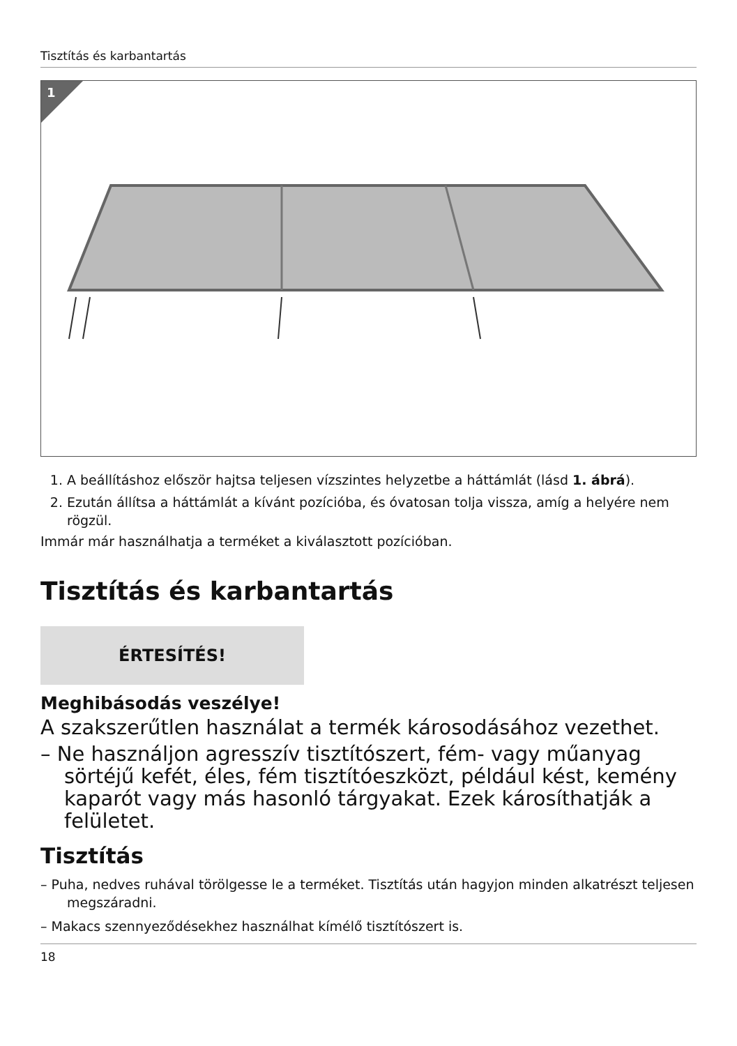Tisztítás és karbantartás
1
1. A beállításhoz először hajtsa teljesen vízszintes helyzetbe a háttámlát (lásd 1. ábrá).
2. Ezután állítsa a háttámlát a kívánt pozícióba, és óvatosan tolja vissza, amíg a helyére nem rögzül.
Immár már használhatja a terméket a kiválasztott pozícióban.
Tisztítás és karbantartás
ÉRTESÍTÉS!
Meghibásodás veszélye!
A szakszerűtlen használat a termék károsodásához vezethet.
– Ne használjon agresszív tisztítószert, fém- vagy műanyag sörtéjű kefét, éles, fém tisztítóeszközt, például kést, kemény kaparót vagy más hasonló tárgyakat. Ezek károsíthatják a felületet.
Tisztítás
– Puha, nedves ruhával törölgesse le a terméket. Tisztítás után hagyjon minden alkatrészt teljesen megszáradni.
– Makacs szennyeződésekhez használhat kímélő tisztítószert is.
18